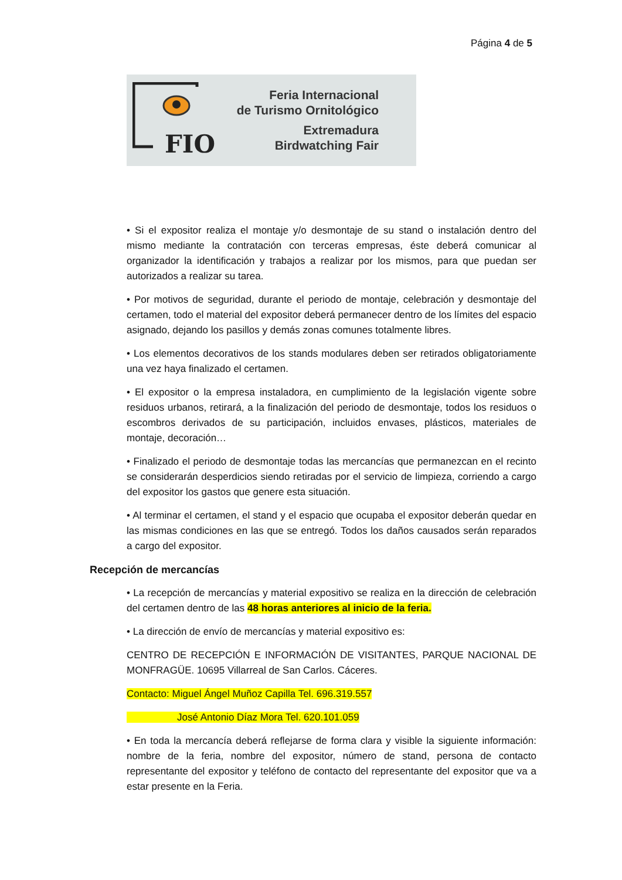Página 4 de 5
FIO
Feria Internacional
de Turismo Ornitológico
Extremadura
Birdwatching Fair
• Si el expositor realiza el montaje y/o desmontaje de su stand o instalación dentro del mismo mediante la contratación con terceras empresas, éste deberá comunicar al organizador la identificación y trabajos a realizar por los mismos, para que puedan ser autorizados a realizar su tarea.
• Por motivos de seguridad, durante el periodo de montaje, celebración y desmontaje del certamen, todo el material del expositor deberá permanecer dentro de los límites del espacio asignado, dejando los pasillos y demás zonas comunes totalmente libres.
• Los elementos decorativos de los stands modulares deben ser retirados obligatoriamente una vez haya finalizado el certamen.
• El expositor o la empresa instaladora, en cumplimiento de la legislación vigente sobre residuos urbanos, retirará, a la finalización del periodo de desmontaje, todos los residuos o escombros derivados de su participación, incluidos envases, plásticos, materiales de montaje, decoración…
• Finalizado el periodo de desmontaje todas las mercancías que permanezcan en el recinto se considerarán desperdicios siendo retiradas por el servicio de limpieza, corriendo a cargo del expositor los gastos que genere esta situación.
• Al terminar el certamen, el stand y el espacio que ocupaba el expositor deberán quedar en las mismas condiciones en las que se entregó. Todos los daños causados serán reparados a cargo del expositor.
Recepción de mercancías
• La recepción de mercancías y material expositivo se realiza en la dirección de celebración del certamen dentro de las 48 horas anteriores al inicio de la feria.
• La dirección de envío de mercancías y material expositivo es:
CENTRO DE RECEPCIÓN E INFORMACIÓN DE VISITANTES, PARQUE NACIONAL DE MONFRAGÜE. 10695 Villarreal de San Carlos. Cáceres.
Contacto: Miguel Ángel Muñoz Capilla Tel. 696.319.557
José Antonio Díaz Mora Tel. 620.101.059
• En toda la mercancía deberá reflejarse de forma clara y visible la siguiente información: nombre de la feria, nombre del expositor, número de stand, persona de contacto representante del expositor y teléfono de contacto del representante del expositor que va a estar presente en la Feria.